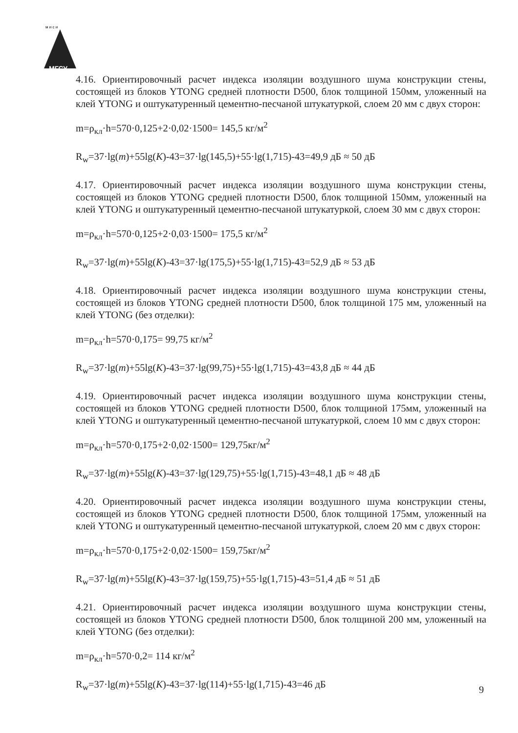МГСУ
м и с и
4.16. Ориентировочный расчет индекса изоляции воздушного шума конструкции стены, состоящей из блоков YTONG средней плотности D500, блок толщиной 150мм, уложенный на клей YTONG и оштукатуренный цементно-песчаной штукатуркой, слоем 20 мм с двух сторон:
m=ρ<sub>кл</sub>·h=570·0,125+2·0,02·1500= 145,5 кг/м<sup>2</sup>
R<sub>w</sub>=37·lg(m)+55lg(K)-43=37·lg(145,5)+55·lg(1,715)-43=49,9 дБ ≈ 50 дБ
4.17. Ориентировочный расчет индекса изоляции воздушного шума конструкции стены, состоящей из блоков YTONG средней плотности D500, блок толщиной 150мм, уложенный на клей YTONG и оштукатуренный цементно-песчаной штукатуркой, слоем 30 мм с двух сторон:
m=ρ<sub>кл</sub>·h=570·0,125+2·0,03·1500= 175,5 кг/м<sup>2</sup>
R<sub>w</sub>=37·lg(m)+55lg(K)-43=37·lg(175,5)+55·lg(1,715)-43=52,9 дБ ≈ 53 дБ
4.18. Ориентировочный расчет индекса изоляции воздушного шума конструкции стены, состоящей из блоков YTONG средней плотности D500, блок толщиной 175 мм, уложенный на клей YTONG (без отделки):
m=ρ<sub>кл</sub>·h=570·0,175= 99,75 кг/м<sup>2</sup>
R<sub>w</sub>=37·lg(m)+55lg(K)-43=37·lg(99,75)+55·lg(1,715)-43=43,8 дБ ≈ 44 дБ
4.19. Ориентировочный расчет индекса изоляции воздушного шума конструкции стены, состоящей из блоков YTONG средней плотности D500, блок толщиной 175мм, уложенный на клей YTONG и оштукатуренный цементно-песчаной штукатуркой, слоем 10 мм с двух сторон:
m=ρ<sub>кл</sub>·h=570·0,175+2·0,02·1500= 129,75кг/м<sup>2</sup>
R<sub>w</sub>=37·lg(m)+55lg(K)-43=37·lg(129,75)+55·lg(1,715)-43=48,1 дБ ≈ 48 дБ
4.20. Ориентировочный расчет индекса изоляции воздушного шума конструкции стены, состоящей из блоков YTONG средней плотности D500, блок толщиной 175мм, уложенный на клей YTONG и оштукатуренный цементно-песчаной штукатуркой, слоем 20 мм с двух сторон:
m=ρ<sub>кл</sub>·h=570·0,175+2·0,02·1500= 159,75кг/м<sup>2</sup>
R<sub>w</sub>=37·lg(m)+55lg(K)-43=37·lg(159,75)+55·lg(1,715)-43=51,4 дБ ≈ 51 дБ
4.21. Ориентировочный расчет индекса изоляции воздушного шума конструкции стены, состоящей из блоков YTONG средней плотности D500, блок толщиной 200 мм, уложенный на клей YTONG (без отделки):
m=ρ<sub>кл</sub>·h=570·0,2= 114 кг/м<sup>2</sup>
R<sub>w</sub>=37·lg(m)+55lg(K)-43=37·lg(114)+55·lg(1,715)-43=46 дБ
9